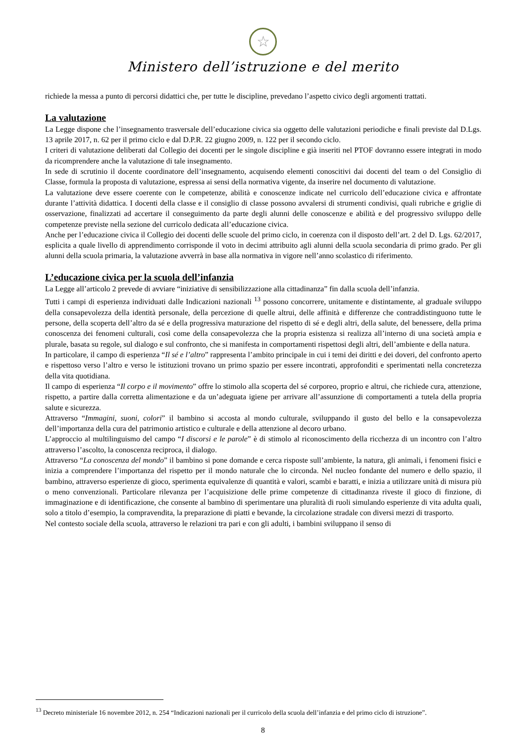☆
Ministero dell’istruzione e del merito
richiede la messa a punto di percorsi didattici che, per tutte le discipline, prevedano l’aspetto civico degli argomenti trattati.
La valutazione
La Legge dispone che l’insegnamento trasversale dell’educazione civica sia oggetto delle valutazioni periodiche e finali previste dal D.Lgs. 13 aprile 2017, n. 62 per il primo ciclo e dal D.P.R. 22 giugno 2009, n. 122 per il secondo ciclo.
I criteri di valutazione deliberati dal Collegio dei docenti per le singole discipline e già inseriti nel PTOF dovranno essere integrati in modo da ricomprendere anche la valutazione di tale insegnamento.
In sede di scrutinio il docente coordinatore dell’insegnamento, acquisendo elementi conoscitivi dai docenti del team o del Consiglio di Classe, formula la proposta di valutazione, espressa ai sensi della normativa vigente, da inserire nel documento di valutazione.
La valutazione deve essere coerente con le competenze, abilità e conoscenze indicate nel curricolo dell’educazione civica e affrontate durante l’attività didattica. I docenti della classe e il consiglio di classe possono avvalersi di strumenti condivisi, quali rubriche e griglie di osservazione, finalizzati ad accertare il conseguimento da parte degli alunni delle conoscenze e abilità e del progressivo sviluppo delle competenze previste nella sezione del curricolo dedicata all’educazione civica.
Anche per l’educazione civica il Collegio dei docenti delle scuole del primo ciclo, in coerenza con il disposto dell’art. 2 del D. Lgs. 62/2017, esplicita a quale livello di apprendimento corrisponde il voto in decimi attribuito agli alunni della scuola secondaria di primo grado. Per gli alunni della scuola primaria, la valutazione avverrà in base alla normativa in vigore nell’anno scolastico di riferimento.
L’educazione civica per la scuola dell’infanzia
La Legge all’articolo 2 prevede di avviare “iniziative di sensibilizzazione alla cittadinanza” fin dalla scuola dell’infanzia.
Tutti i campi di esperienza individuati dalle Indicazioni nazionali <sup>13</sup> possono concorrere, unitamente e distintamente, al graduale sviluppo della consapevolezza della identità personale, della percezione di quelle altrui, delle affinità e differenze che contraddistinguono tutte le persone, della scoperta dell’altro da sé e della progressiva maturazione del rispetto di sé e degli altri, della salute, del benessere, della prima conoscenza dei fenomeni culturali, così come della consapevolezza che la propria esistenza si realizza all’interno di una società ampia e plurale, basata su regole, sul dialogo e sul confronto, che si manifesta in comportamenti rispettosi degli altri, dell’ambiente e della natura.
In particolare, il campo di esperienza “Il sé e l’altro” rappresenta l’ambito principale in cui i temi dei diritti e dei doveri, del confronto aperto e rispettoso verso l’altro e verso le istituzioni trovano un primo spazio per essere incontrati, approfonditi e sperimentati nella concretezza della vita quotidiana.
Il campo di esperienza “Il corpo e il movimento” offre lo stimolo alla scoperta del sé corporeo, proprio e altrui, che richiede cura, attenzione, rispetto, a partire dalla corretta alimentazione e da un’adeguata igiene per arrivare all’assunzione di comportamenti a tutela della propria salute e sicurezza.
Attraverso “Immagini, suoni, colori” il bambino si accosta al mondo culturale, sviluppando il gusto del bello e la consapevolezza dell’importanza della cura del patrimonio artistico e culturale e della attenzione al decoro urbano.
L’approccio al multilinguismo del campo “I discorsi e le parole” è di stimolo al riconoscimento della ricchezza di un incontro con l’altro attraverso l’ascolto, la conoscenza reciproca, il dialogo.
Attraverso “La conoscenza del mondo” il bambino si pone domande e cerca risposte sull’ambiente, la natura, gli animali, i fenomeni fisici e inizia a comprendere l’importanza del rispetto per il mondo naturale che lo circonda. Nel nucleo fondante del numero e dello spazio, il bambino, attraverso esperienze di gioco, sperimenta equivalenze di quantità e valori, scambi e baratti, e inizia a utilizzare unità di misura più o meno convenzionali. Particolare rilevanza per l’acquisizione delle prime competenze di cittadinanza riveste il gioco di finzione, di immaginazione e di identificazione, che consente al bambino di sperimentare una pluralità di ruoli simulando esperienze di vita adulta quali, solo a titolo d’esempio, la compravendita, la preparazione di piatti e bevande, la circolazione stradale con diversi mezzi di trasporto.
Nel contesto sociale della scuola, attraverso le relazioni tra pari e con gli adulti, i bambini sviluppano il senso di
<sup>13</sup> Decreto ministeriale 16 novembre 2012, n. 254 “Indicazioni nazionali per il curricolo della scuola dell’infanzia e del primo ciclo di istruzione”.
8